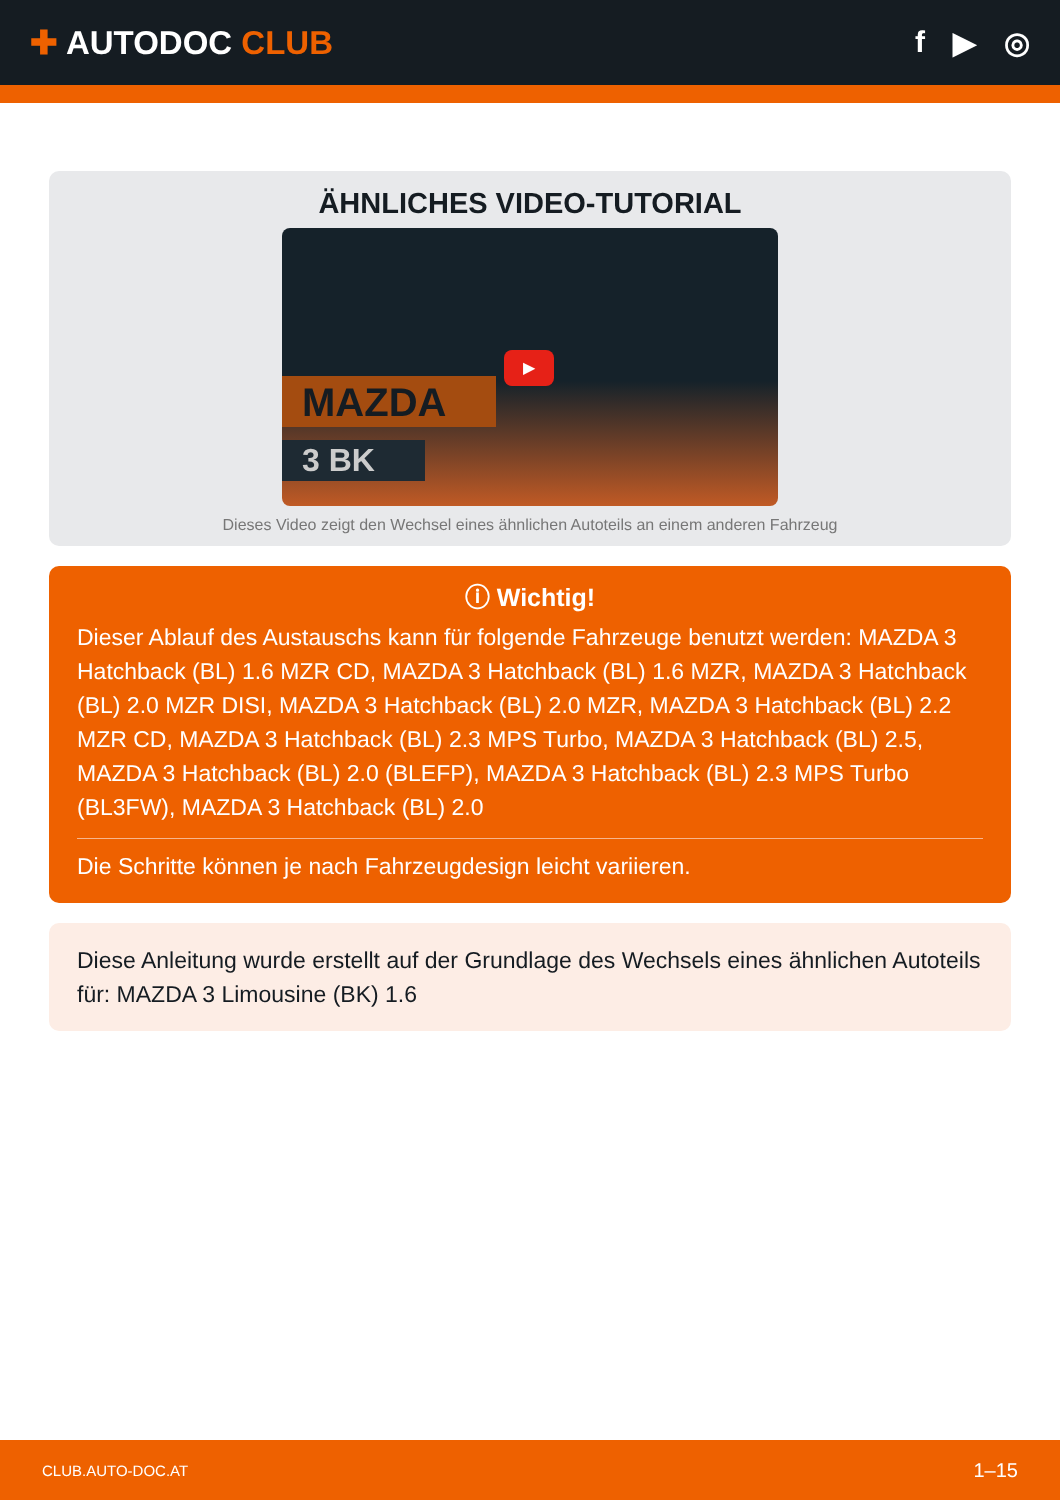✚ AUTODOC CLUB f ▶ ◎
ÄHNLICHES VIDEO-TUTORIAL
MAZDA
3 BK
▶
Dieses Video zeigt den Wechsel eines ähnlichen Autoteils an einem anderen Fahrzeug
ⓘ Wichtig!
Dieser Ablauf des Austauschs kann für folgende Fahrzeuge benutzt werden: MAZDA 3 Hatchback (BL) 1.6 MZR CD, MAZDA 3 Hatchback (BL) 1.6 MZR, MAZDA 3 Hatchback (BL) 2.0 MZR DISI, MAZDA 3 Hatchback (BL) 2.0 MZR, MAZDA 3 Hatchback (BL) 2.2 MZR CD, MAZDA 3 Hatchback (BL) 2.3 MPS Turbo, MAZDA 3 Hatchback (BL) 2.5, MAZDA 3 Hatchback (BL) 2.0 (BLEFP), MAZDA 3 Hatchback (BL) 2.3 MPS Turbo (BL3FW), MAZDA 3 Hatchback (BL) 2.0
Die Schritte können je nach Fahrzeugdesign leicht variieren.
Diese Anleitung wurde erstellt auf der Grundlage des Wechsels eines ähnlichen Autoteils für: MAZDA 3 Limousine (BK) 1.6
CLUB.AUTO-DOC.AT 1–15